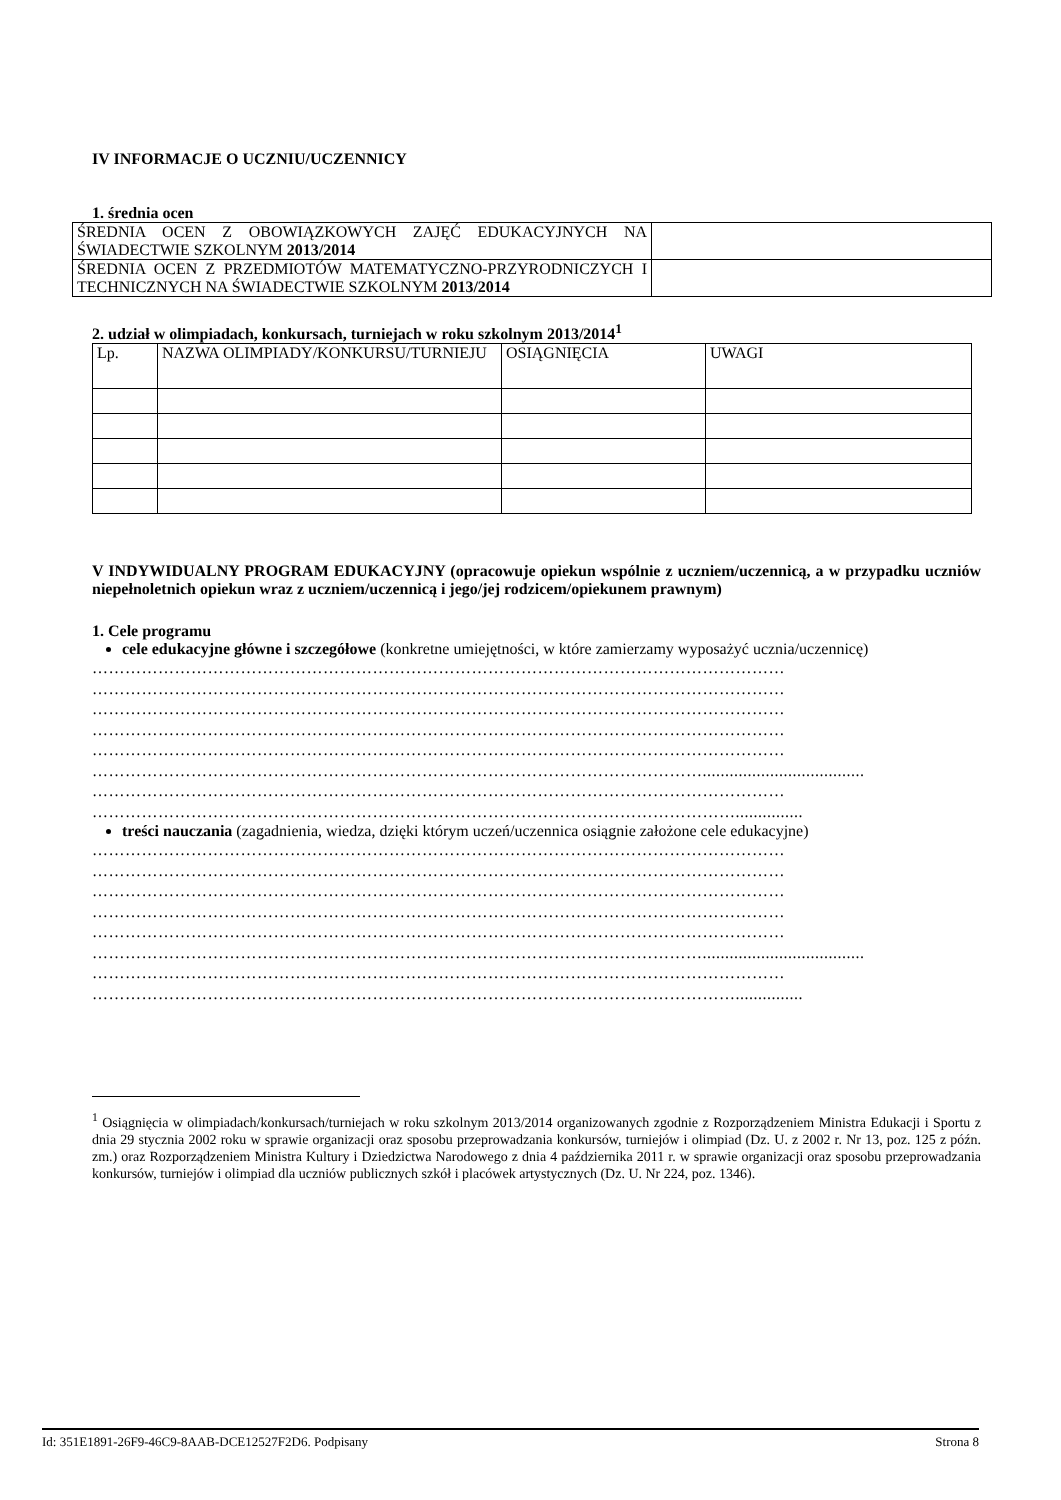IV INFORMACJE O UCZNIU/UCZENNICY
1. średnia ocen
| ŚREDNIA OCEN Z OBOWIĄZKOWYCH ZAJĘĆ EDUKACYJNYCH NA ŚWIADECTWIE SZKOLNYM 2013/2014 | |
| ŚREDNIA OCEN Z PRZEDMIOTÓW MATEMATYCZNO-PRZYRODNICZYCH I TECHNICZNYCH NA ŚWIADECTWIE SZKOLNYM 2013/2014 | |
2. udział w olimpiadach, konkursach, turniejach w roku szkolnym 2013/2014<sup>1</sup>
| Lp. | NAZWA OLIMPIADY/KONKURSU/TURNIEJU | OSIĄGNIĘCIA | UWAGI |
V INDYWIDUALNY PROGRAM EDUKACYJNY (opracowuje opiekun wspólnie z uczniem/uczennicą, a w przypadku uczniów niepełnoletnich opiekun wraz z uczniem/uczennicą i jego/jej rodzicem/opiekunem prawnym)
1. Cele programu
cele edukacyjne główne i szczegółowe (konkretne umiejętności, w które zamierzamy wyposażyć ucznia/uczennicę)
………………………………………………………………………………………………………………
………………………………………………………………………………………………………………
………………………………………………………………………………………………………………
………………………………………………………………………………………………………………
………………………………………………………………………………………………………………
…………………………………………………………………………………………………....................................
………………………………………………………………………………………………………………
………………………………………………………………………………………………………...............
treści nauczania (zagadnienia, wiedza, dzięki którym uczeń/uczennica osiągnie założone cele edukacyjne)
………………………………………………………………………………………………………………
………………………………………………………………………………………………………………
………………………………………………………………………………………………………………
………………………………………………………………………………………………………………
………………………………………………………………………………………………………………
…………………………………………………………………………………………………....................................
………………………………………………………………………………………………………………
………………………………………………………………………………………………………...............
<sup>1</sup> Osiągnięcia w olimpiadach/konkursach/turniejach w roku szkolnym 2013/2014 organizowanych zgodnie z Rozporządzeniem Ministra Edukacji i Sportu z dnia 29 stycznia 2002 roku w sprawie organizacji oraz sposobu przeprowadzania konkursów, turniejów i olimpiad (Dz. U. z 2002 r. Nr 13, poz. 125 z późn. zm.) oraz Rozporządzeniem Ministra Kultury i Dziedzictwa Narodowego z dnia 4 października 2011 r. w sprawie organizacji oraz sposobu przeprowadzania konkursów, turniejów i olimpiad dla uczniów publicznych szkół i placówek artystycznych (Dz. U. Nr 224, poz. 1346).
Id: 351E1891-26F9-46C9-8AAB-DCE12527F2D6. Podpisany Strona 8